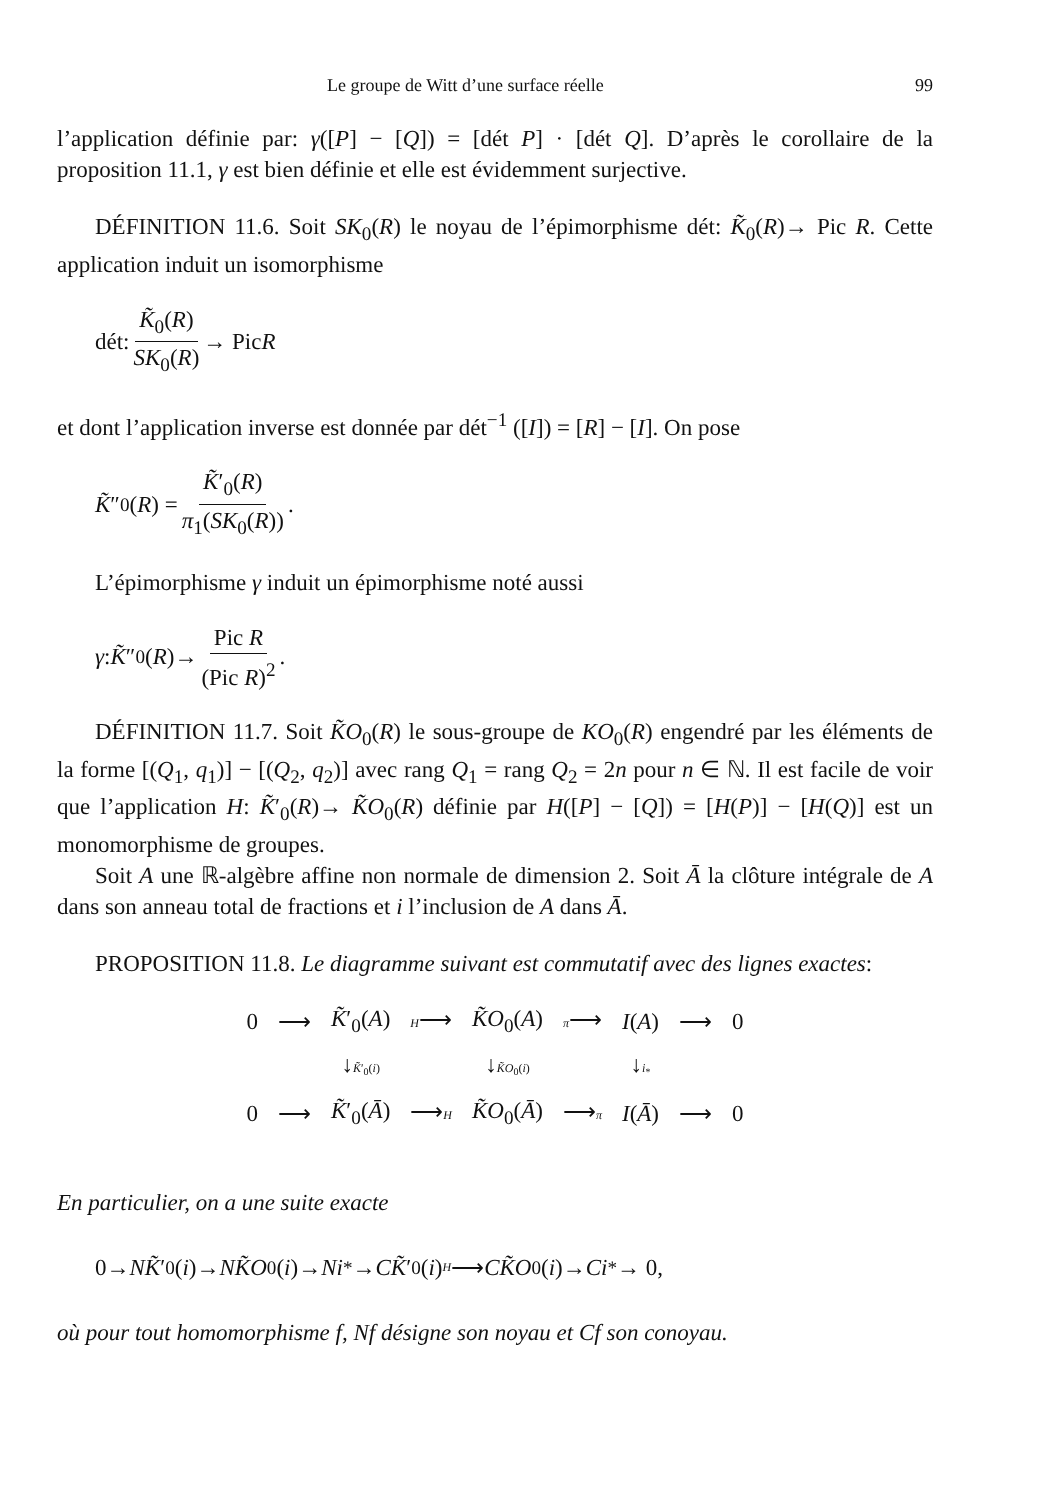Le groupe de Witt d’une surface réelle 99
l’application définie par: γ([P] − [Q]) = [dét P] · [dét Q]. D’après le corollaire de la proposition 11.1, γ est bien définie et elle est évidemment surjective.
DÉFINITION 11.6. Soit SK<sub>0</sub>(R) le noyau de l’épimorphisme dét: K̃<sub>0</sub>(R)→ Pic R. Cette application induit un isomorphisme
dét: K̃<sub>0</sub>(R) SK<sub>0</sub>(R) → Pic R
et dont l’application inverse est donnée par dét<sup>−1</sup> ([I]) = [R] − [I]. On pose
K̃ ″<sub>0</sub>(R) = K̃′<sub>0</sub>(R) π<sub>1</sub>(SK<sub>0</sub>(R)).
L’épimorphisme γ induit un épimorphisme noté aussi
γ: K̃ ″<sub>0</sub>(R)→ Pic R (Pic R)<sup>2</sup>.
DÉFINITION 11.7. Soit K̃O<sub>0</sub>(R) le sous-groupe de KO<sub>0</sub>(R) engendré par les éléments de la forme [(Q<sub>1</sub>, q<sub>1</sub>)] − [(Q<sub>2</sub>, q<sub>2</sub>)] avec rang Q<sub>1</sub> = rang Q<sub>2</sub> = 2n pour n ∈ ℕ. Il est facile de voir que l’application H: K̃′<sub>0</sub>(R)→ K̃O<sub>0</sub>(R) définie par H([P] − [Q]) = [H(P)] − [H(Q)] est un monomorphisme de groupes.
Soit A une ℝ-algèbre affine non normale de dimension 2. Soit Ā la clôture intégrale de A dans son anneau total de fractions et i l’inclusion de A dans Ā.
PROPOSITION 11.8. Le diagramme suivant est commutatif avec des lignes exactes:
| 0 | ⟶ | K̃ ′<sub>0</sub>( A ) | H ⟶ | K̃O<sub>0</sub>( A ) | π ⟶ | I ( A ) | ⟶ | 0 |
| | | ↓ K̃ ′<sub>0</sub>( i ) | | ↓ K̃O<sub>0</sub>( i ) | | ↓ i<sub>*</sub> | | |
| 0 | ⟶ | K̃ ′<sub>0</sub>( Ā ) | ⟶ H | K̃O<sub>0</sub>( Ā ) | ⟶ π | I ( Ā ) | ⟶ | 0 |
En particulier, on a une suite exacte
0→ NK̃ ′<sub>0</sub>(i)→ NK̃O<sub>0</sub>(i)→ Ni<sub>*</sub>→ CK̃ ′<sub>0</sub>(i) H ⟶ CK̃O<sub>0</sub>(i)→ Ci<sub>*</sub>→ 0,
où pour tout homomorphisme f, Nf désigne son noyau et Cf son conoyau.